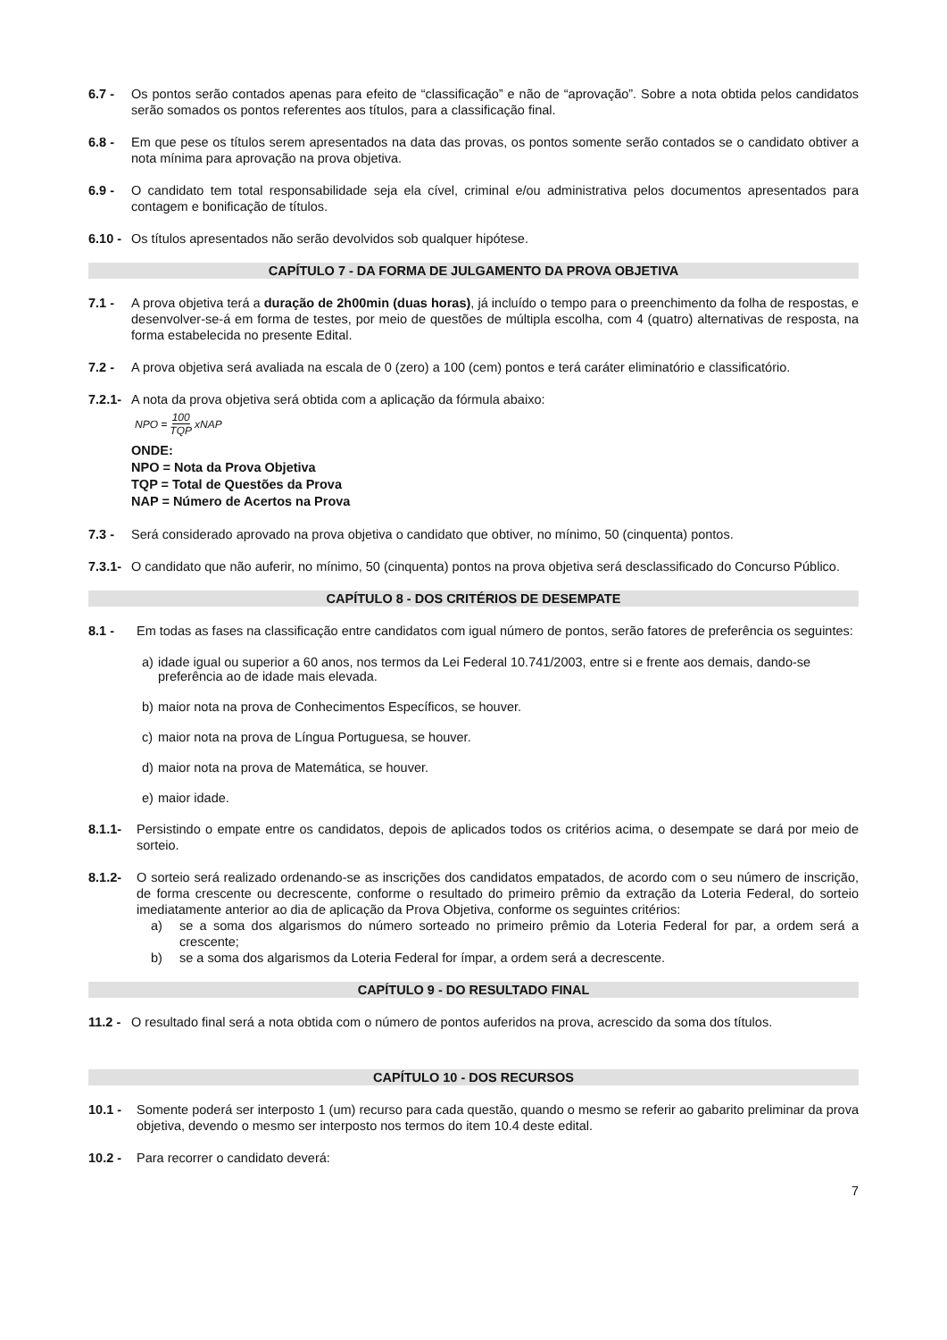6.7 - Os pontos serão contados apenas para efeito de “classificação” e não de “aprovação”. Sobre a nota obtida pelos candidatos serão somados os pontos referentes aos títulos, para a classificação final.
6.8 - Em que pese os títulos serem apresentados na data das provas, os pontos somente serão contados se o candidato obtiver a nota mínima para aprovação na prova objetiva.
6.9 - O candidato tem total responsabilidade seja ela cível, criminal e/ou administrativa pelos documentos apresentados para contagem e bonificação de títulos.
6.10 -
Os títulos apresentados não serão devolvidos sob qualquer hipótese.
CAPÍTULO 7 - DA FORMA DE JULGAMENTO DA PROVA OBJETIVA
7.1 - A prova objetiva terá a duração de 2h00min (duas horas), já incluído o tempo para o preenchimento da folha de respostas, e desenvolver-se-á em forma de testes, por meio de questões de múltipla escolha, com 4 (quatro) alternativas de resposta, na forma estabelecida no presente Edital.
7.2 - A prova objetiva será avaliada na escala de 0 (zero) a 100 (cem) pontos e terá caráter eliminatório e classificatório.
7.2.1-
A nota da prova objetiva será obtida com a aplicação da fórmula abaixo:
NPO = 100 TQP xNAP
ONDE:
NPO = Nota da Prova Objetiva
TQP = Total de Questões da Prova
NAP = Número de Acertos na Prova
7.3 - Será considerado aprovado na prova objetiva o candidato que obtiver, no mínimo, 50 (cinquenta) pontos.
7.3.1-
O candidato que não auferir, no mínimo, 50 (cinquenta) pontos na prova objetiva será desclassificado do Concurso Público.
CAPÍTULO 8 - DOS CRITÉRIOS DE DESEMPATE
8.1 - Em todas as fases na classificação entre candidatos com igual número de pontos, serão fatores de preferência os seguintes:
a) idade igual ou superior a 60 anos, nos termos da Lei Federal 10.741/2003, entre si e frente aos demais, dando-se preferência ao de idade mais elevada.
b) maior nota na prova de Conhecimentos Específicos, se houver.
c) maior nota na prova de Língua Portuguesa, se houver.
d) maior nota na prova de Matemática, se houver.
e) maior idade.
8.1.1- Persistindo o empate entre os candidatos, depois de aplicados todos os critérios acima, o desempate se dará por meio de sorteio.
8.1.2- O sorteio será realizado ordenando-se as inscrições dos candidatos empatados, de acordo com o seu número de inscrição, de forma crescente ou decrescente, conforme o resultado do primeiro prêmio da extração da Loteria Federal, do sorteio imediatamente anterior ao dia de aplicação da Prova Objetiva, conforme os seguintes critérios:
a) se a soma dos algarismos do número sorteado no primeiro prêmio da Loteria Federal for par, a ordem será a crescente;
b) se a soma dos algarismos da Loteria Federal for ímpar, a ordem será a decrescente.
CAPÍTULO 9 - DO RESULTADO FINAL
11.2 -
O resultado final será a nota obtida com o número de pontos auferidos na prova, acrescido da soma dos títulos.
CAPÍTULO 10 - DOS RECURSOS
10.1 - Somente poderá ser interposto 1 (um) recurso para cada questão, quando o mesmo se referir ao gabarito preliminar da prova objetiva, devendo o mesmo ser interposto nos termos do item 10.4 deste edital.
10.2 - Para recorrer o candidato deverá:
7